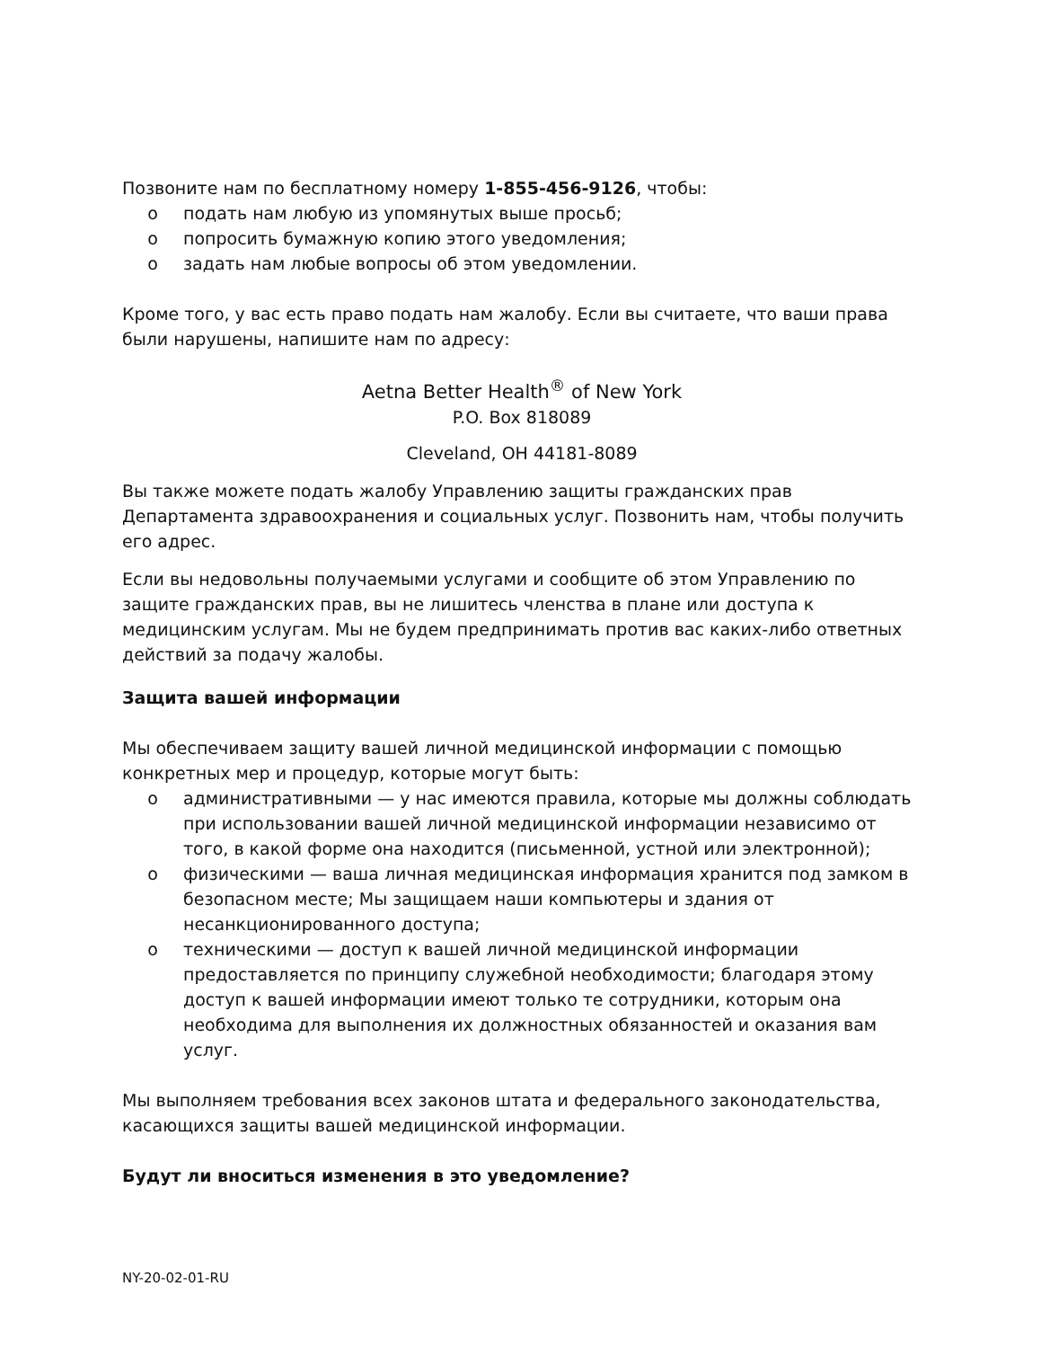Позвоните нам по бесплатному номеру 1-855-456-9126, чтобы:
o подать нам любую из упомянутых выше просьб;
o попросить бумажную копию этого уведомления;
o задать нам любые вопросы об этом уведомлении.
Кроме того, у вас есть право подать нам жалобу. Если вы считаете, что ваши права были нарушены, напишите нам по адресу:
Aetna Better Health<sup>®</sup> of New York
P.O. Box 818089
Cleveland, OH 44181-8089
Вы также можете подать жалобу Управлению защиты гражданских прав Департамента здравоохранения и социальных услуг. Позвонить нам, чтобы получить его адрес.
Если вы недовольны получаемыми услугами и сообщите об этом Управлению по защите гражданских прав, вы не лишитесь членства в плане или доступа к медицинским услугам. Мы не будем предпринимать против вас каких-либо ответных действий за подачу жалобы.
Защита вашей информации
Мы обеспечиваем защиту вашей личной медицинской информации с помощью конкретных мер и процедур, которые могут быть:
o административными — у нас имеются правила, которые мы должны соблюдать при использовании вашей личной медицинской информации независимо от того, в какой форме она находится (письменной, устной или электронной);
o физическими — ваша личная медицинская информация хранится под замком в безопасном месте; Мы защищаем наши компьютеры и здания от несанкционированного доступа;
o техническими — доступ к вашей личной медицинской информации предоставляется по принципу служебной необходимости; благодаря этому доступ к вашей информации имеют только те сотрудники, которым она необходима для выполнения их должностных обязанностей и оказания вам услуг.
Мы выполняем требования всех законов штата и федерального законодательства, касающихся защиты вашей медицинской информации.
Будут ли вноситься изменения в это уведомление?
NY-20-02-01-RU